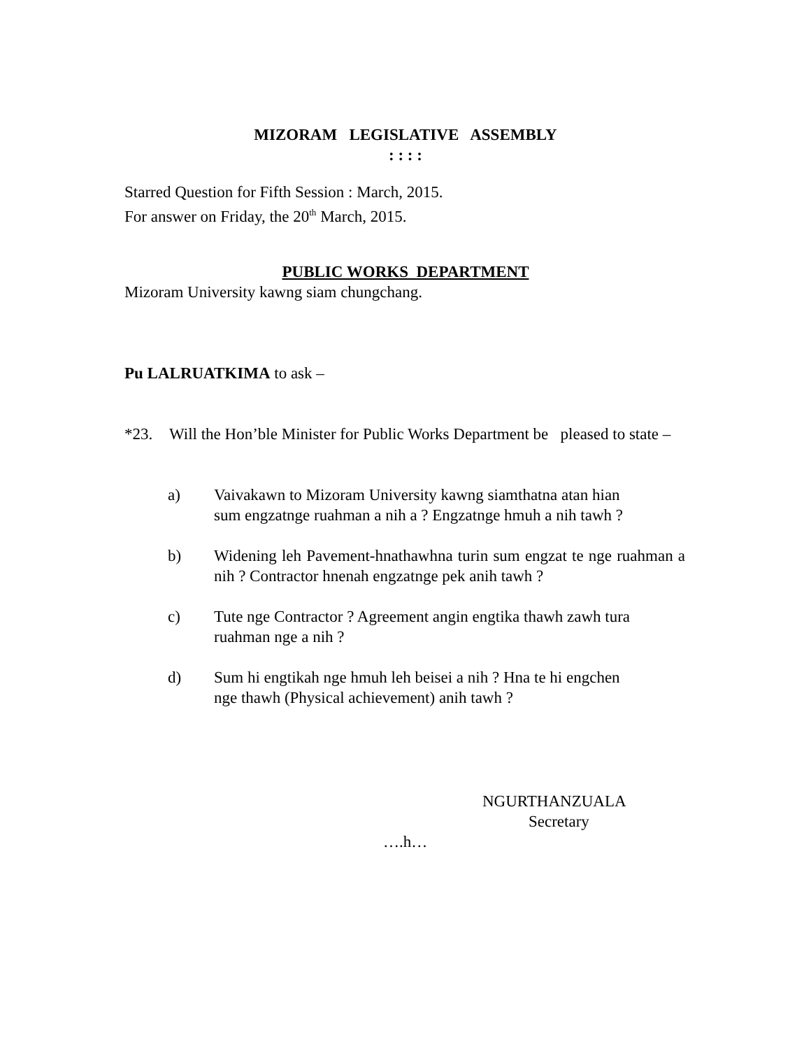MIZORAM LEGISLATIVE ASSEMBLY
: : : :
Starred Question for Fifth Session : March, 2015.
For answer on Friday, the 20<sup>th</sup> March, 2015.
PUBLIC WORKS DEPARTMENT
Mizoram University kawng siam chungchang.
Pu LALRUATKIMA to ask –
*23. Will the Hon’ble Minister for Public Works Department be pleased to state –
a) Vaivakawn to Mizoram University kawng siamthatna atan hian sum engzatnge ruahman a nih a ? Engzatnge hmuh a nih tawh ?
b) Widening leh Pavement-hnathawhna turin sum engzat te nge ruahman a nih ? Contractor hnenah engzatnge pek anih tawh ?
c) Tute nge Contractor ? Agreement angin engtika thawh zawh tura ruahman nge a nih ?
d) Sum hi engtikah nge hmuh leh beisei a nih ? Hna te hi engchen nge thawh (Physical achievement) anih tawh ?
NGURTHANZUALA
Secretary
….h…